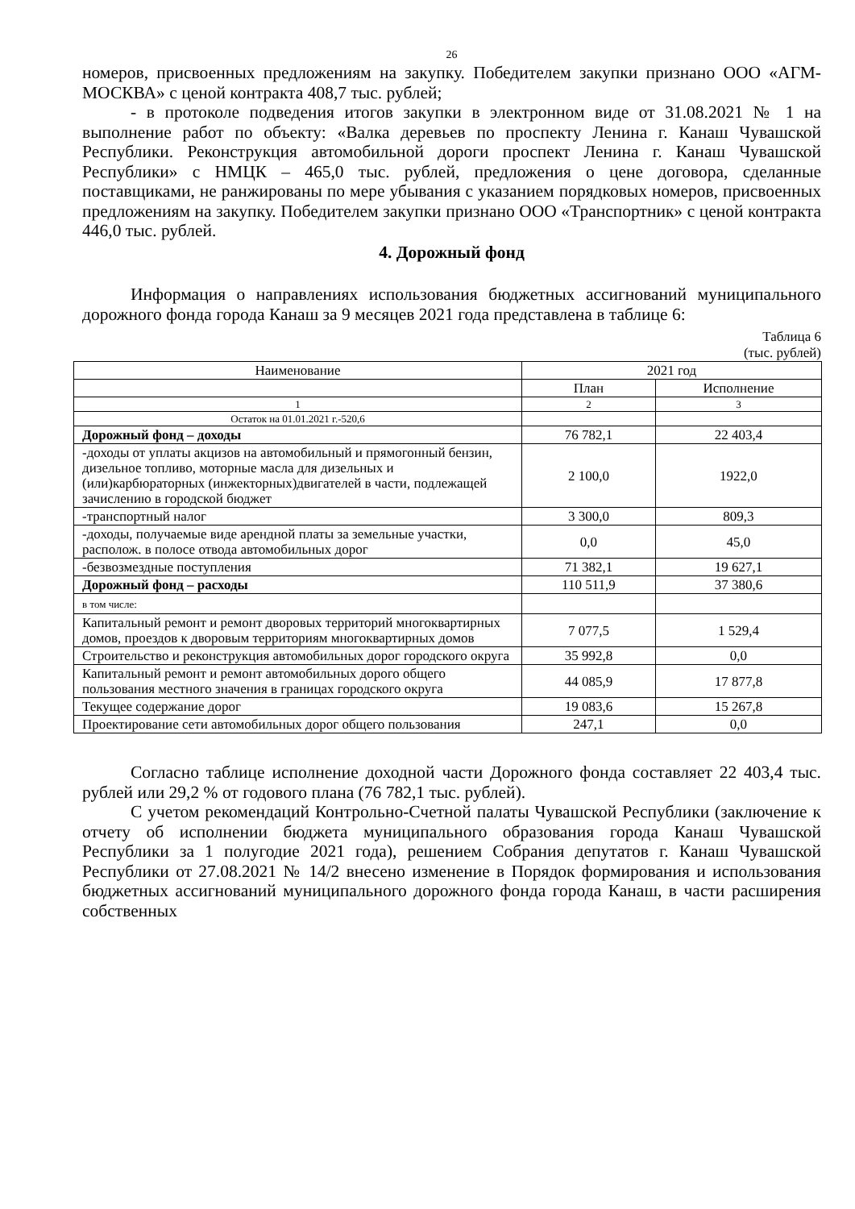26
номеров, присвоенных предложениям на закупку. Победителем закупки признано ООО «АГМ-МОСКВА» с ценой контракта 408,7 тыс. рублей;
- в протоколе подведения итогов закупки в электронном виде от 31.08.2021 № 1 на выполнение работ по объекту: «Валка деревьев по проспекту Ленина г. Канаш Чувашской Республики. Реконструкция автомобильной дороги проспект Ленина г. Канаш Чувашской Республики» с НМЦК – 465,0 тыс. рублей, предложения о цене договора, сделанные поставщиками, не ранжированы по мере убывания с указанием порядковых номеров, присвоенных предложениям на закупку. Победителем закупки признано ООО «Транспортник» с ценой контракта 446,0 тыс. рублей.
4. Дорожный фонд
Информация о направлениях использования бюджетных ассигнований муниципального дорожного фонда города Канаш за 9 месяцев 2021 года представлена в таблице 6:
Таблица 6
(тыс. рублей)
| Наименование | 2021 год | |
| --- | --- | --- |
| | План | Исполнение |
| 1 | 2 | 3 |
| Остаток на 01.01.2021 г.-520,6 | | |
| Дорожный фонд – доходы | 76 782,1 | 22 403,4 |
| -доходы от уплаты акцизов на автомобильный и прямогонный бензин, дизельное топливо, моторные масла для дизельных и (или)карбюраторных (инжекторных)двигателей в части, подлежащей зачислению в городской бюджет | 2 100,0 | 1922,0 |
| -транспортный налог | 3 300,0 | 809,3 |
| -доходы, получаемые виде арендной платы за земельные участки, располож. в полосе отвода автомобильных дорог | 0,0 | 45,0 |
| -безвозмездные поступления | 71 382,1 | 19 627,1 |
| Дорожный фонд – расходы | 110 511,9 | 37 380,6 |
| в том числе: | | |
| Капитальный ремонт и ремонт дворовых территорий многоквартирных домов, проездов к дворовым территориям многоквартирных домов | 7 077,5 | 1 529,4 |
| Строительство и реконструкция автомобильных дорог городского округа | 35 992,8 | 0,0 |
| Капитальный ремонт и ремонт автомобильных дорого общего пользования местного значения в границах городского округа | 44 085,9 | 17 877,8 |
| Текущее содержание дорог | 19 083,6 | 15 267,8 |
| Проектирование сети автомобильных дорог общего пользования | 247,1 | 0,0 |
Согласно таблице исполнение доходной части Дорожного фонда составляет 22 403,4 тыс. рублей или 29,2 % от годового плана (76 782,1 тыс. рублей).
С учетом рекомендаций Контрольно-Счетной палаты Чувашской Республики (заключение к отчету об исполнении бюджета муниципального образования города Канаш Чувашской Республики за 1 полугодие 2021 года), решением Собрания депутатов г. Канаш Чувашской Республики от 27.08.2021 № 14/2 внесено изменение в Порядок формирования и использования бюджетных ассигнований муниципального дорожного фонда города Канаш, в части расширения собственных